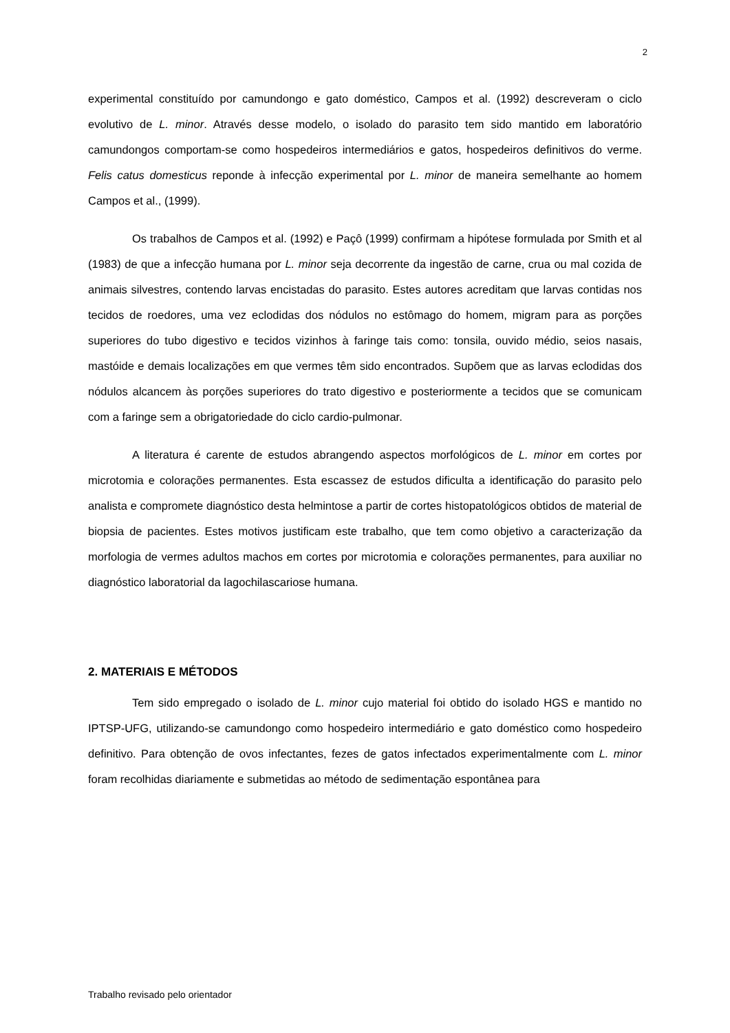2
experimental constituído por camundongo e gato doméstico, Campos et al. (1992) descreveram o ciclo evolutivo de L. minor. Através desse modelo, o isolado do parasito tem sido mantido em laboratório camundongos comportam-se como hospedeiros intermediários e gatos, hospedeiros definitivos do verme. Felis catus domesticus reponde à infecção experimental por L. minor de maneira semelhante ao homem Campos et al., (1999).
Os trabalhos de Campos et al. (1992) e Paçô (1999) confirmam a hipótese formulada por Smith et al (1983) de que a infecção humana por L. minor seja decorrente da ingestão de carne, crua ou mal cozida de animais silvestres, contendo larvas encistadas do parasito. Estes autores acreditam que larvas contidas nos tecidos de roedores, uma vez eclodidas dos nódulos no estômago do homem, migram para as porções superiores do tubo digestivo e tecidos vizinhos à faringe tais como: tonsila, ouvido médio, seios nasais, mastóide e demais localizações em que vermes têm sido encontrados. Supõem que as larvas eclodidas dos nódulos alcancem às porções superiores do trato digestivo e posteriormente a tecidos que se comunicam com a faringe sem a obrigatoriedade do ciclo cardio-pulmonar.
A literatura é carente de estudos abrangendo aspectos morfológicos de L. minor em cortes por microtomia e colorações permanentes. Esta escassez de estudos dificulta a identificação do parasito pelo analista e compromete diagnóstico desta helmintose a partir de cortes histopatológicos obtidos de material de biopsia de pacientes. Estes motivos justificam este trabalho, que tem como objetivo a caracterização da morfologia de vermes adultos machos em cortes por microtomia e colorações permanentes, para auxiliar no diagnóstico laboratorial da lagochilascariose humana.
2. MATERIAIS E MÉTODOS
Tem sido empregado o isolado de L. minor cujo material foi obtido do isolado HGS e mantido no IPTSP-UFG, utilizando-se camundongo como hospedeiro intermediário e gato doméstico como hospedeiro definitivo. Para obtenção de ovos infectantes, fezes de gatos infectados experimentalmente com L. minor foram recolhidas diariamente e submetidas ao método de sedimentação espontânea para
Trabalho revisado pelo orientador